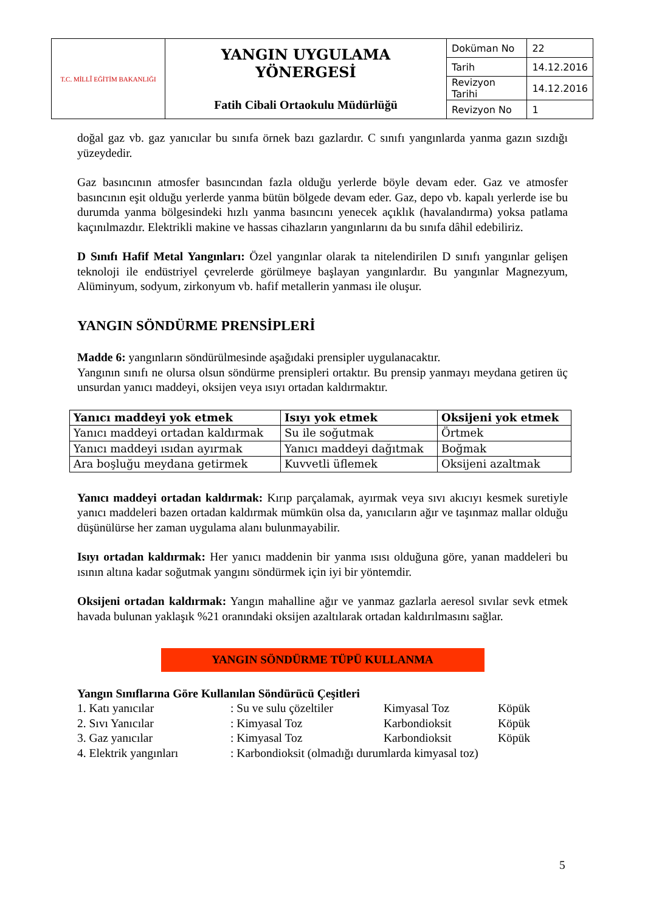| T.C. MİLLÎ EĞİTİM BAKANLIĞI | YANGIN UYGULAMA YÖNERGESİ Fatih Cibali Ortaokulu Müdürlüğü | Doküman No | 22 |
| | | Tarih | 14.12.2016 |
| | | Revizyon Tarihi | 14.12.2016 |
| | | Revizyon No | 1 |
doğal gaz vb. gaz yanıcılar bu sınıfa örnek bazı gazlardır. C sınıfı yangınlarda yanma gazın sızdığı yüzeydedir.
Gaz basıncının atmosfer basıncından fazla olduğu yerlerde böyle devam eder. Gaz ve atmosfer basıncının eşit olduğu yerlerde yanma bütün bölgede devam eder. Gaz, depo vb. kapalı yerlerde ise bu durumda yanma bölgesindeki hızlı yanma basıncını yenecek açıklık (havalandırma) yoksa patlama kaçınılmazdır. Elektrikli makine ve hassas cihazların yangınlarını da bu sınıfa dâhil edebiliriz.
D Sınıfı Hafif Metal Yangınları: Özel yangınlar olarak ta nitelendirilen D sınıfı yangınlar gelişen teknoloji ile endüstriyel çevrelerde görülmeye başlayan yangınlardır. Bu yangınlar Magnezyum, Alüminyum, sodyum, zirkonyum vb. hafif metallerin yanması ile oluşur.
YANGIN SÖNDÜRME PRENSİPLERİ
Madde 6: yangınların söndürülmesinde aşağıdaki prensipler uygulanacaktır.
Yangının sınıfı ne olursa olsun söndürme prensipleri ortaktır. Bu prensip yanmayı meydana getiren üç unsurdan yanıcı maddeyi, oksijen veya ısıyı ortadan kaldırmaktır.
| Yanıcı maddeyi yok etmek | Isıyı yok etmek | Oksijeni yok etmek |
| --- | --- | --- |
| Yanıcı maddeyi ortadan kaldırmak | Su ile soğutmak | Örtmek |
| Yanıcı maddeyi ısıdan ayırmak | Yanıcı maddeyi dağıtmak | Boğmak |
| Ara boşluğu meydana getirmek | Kuvvetli üflemek | Oksijeni azaltmak |
Yanıcı maddeyi ortadan kaldırmak: Kırıp parçalamak, ayırmak veya sıvı akıcıyı kesmek suretiyle yanıcı maddeleri bazen ortadan kaldırmak mümkün olsa da, yanıcıların ağır ve taşınmaz mallar olduğu düşünülürse her zaman uygulama alanı bulunmayabilir.
Isıyı ortadan kaldırmak: Her yanıcı maddenin bir yanma ısısı olduğuna göre, yanan maddeleri bu ısının altına kadar soğutmak yangını söndürmek için iyi bir yöntemdir.
Oksijeni ortadan kaldırmak: Yangın mahalline ağır ve yanmaz gazlarla aeresol sıvılar sevk etmek havada bulunan yaklaşık %21 oranındaki oksijen azaltılarak ortadan kaldırılmasını sağlar.
YANGIN SÖNDÜRME TÜPÜ KULLANMA
Yangın Sınıflarına Göre Kullanılan Söndürücü Çeşitleri
| 1. Katı yanıcılar | : Su ve sulu çözeltiler | Kimyasal Toz | Köpük |
| 2. Sıvı Yanıcılar | : Kimyasal Toz | Karbondioksit | Köpük |
| 3. Gaz yanıcılar | : Kimyasal Toz | Karbondioksit | Köpük |
| 4. Elektrik yangınları | : Karbondioksit (olmadığı durumlarda kimyasal toz) | | |
5